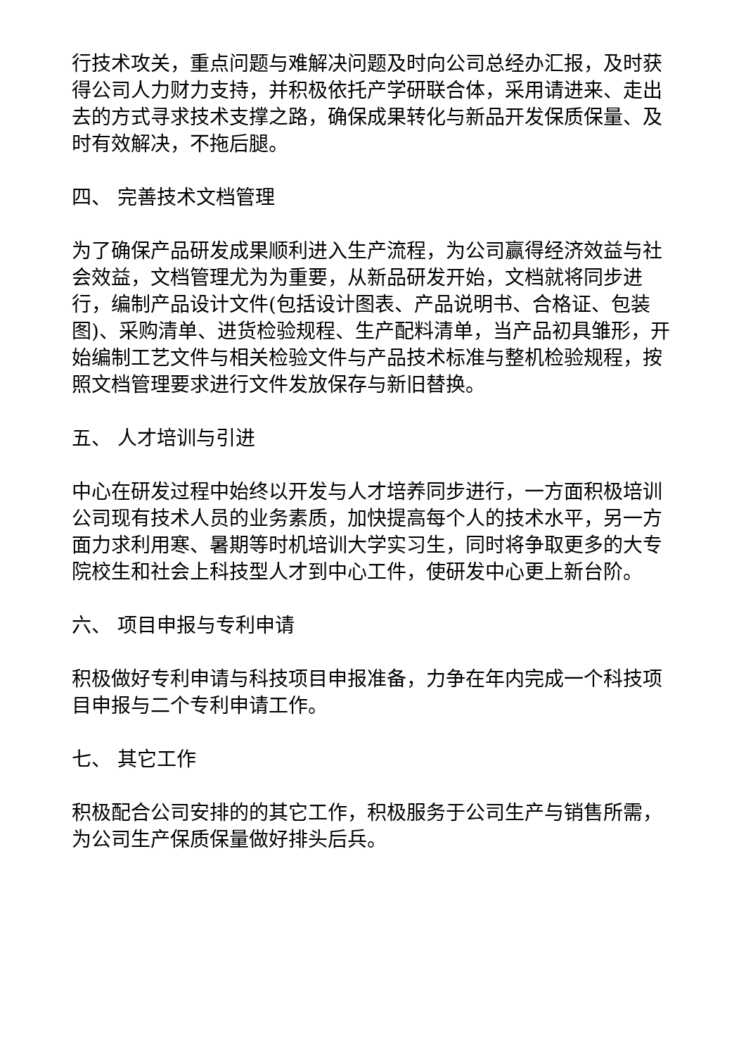行技术攻关，重点问题与难解决问题及时向公司总经办汇报，及时获得公司人力财力支持，并积极依托产学研联合体，采用请进来、走出去的方式寻求技术支撑之路，确保成果转化与新品开发保质保量、及时有效解决，不拖后腿。
四、 完善技术文档管理
为了确保产品研发成果顺利进入生产流程，为公司赢得经济效益与社会效益，文档管理尤为为重要，从新品研发开始，文档就将同步进行，编制产品设计文件(包括设计图表、产品说明书、合格证、包装图)、采购清单、进货检验规程、生产配料清单，当产品初具雏形，开始编制工艺文件与相关检验文件与产品技术标准与整机检验规程，按照文档管理要求进行文件发放保存与新旧替换。
五、 人才培训与引进
中心在研发过程中始终以开发与人才培养同步进行，一方面积极培训公司现有技术人员的业务素质，加快提高每个人的技术水平，另一方面力求利用寒、暑期等时机培训大学实习生，同时将争取更多的大专院校生和社会上科技型人才到中心工件，使研发中心更上新台阶。
六、 项目申报与专利申请
积极做好专利申请与科技项目申报准备，力争在年内完成一个科技项目申报与二个专利申请工作。
七、 其它工作
积极配合公司安排的的其它工作，积极服务于公司生产与销售所需，为公司生产保质保量做好排头后兵。